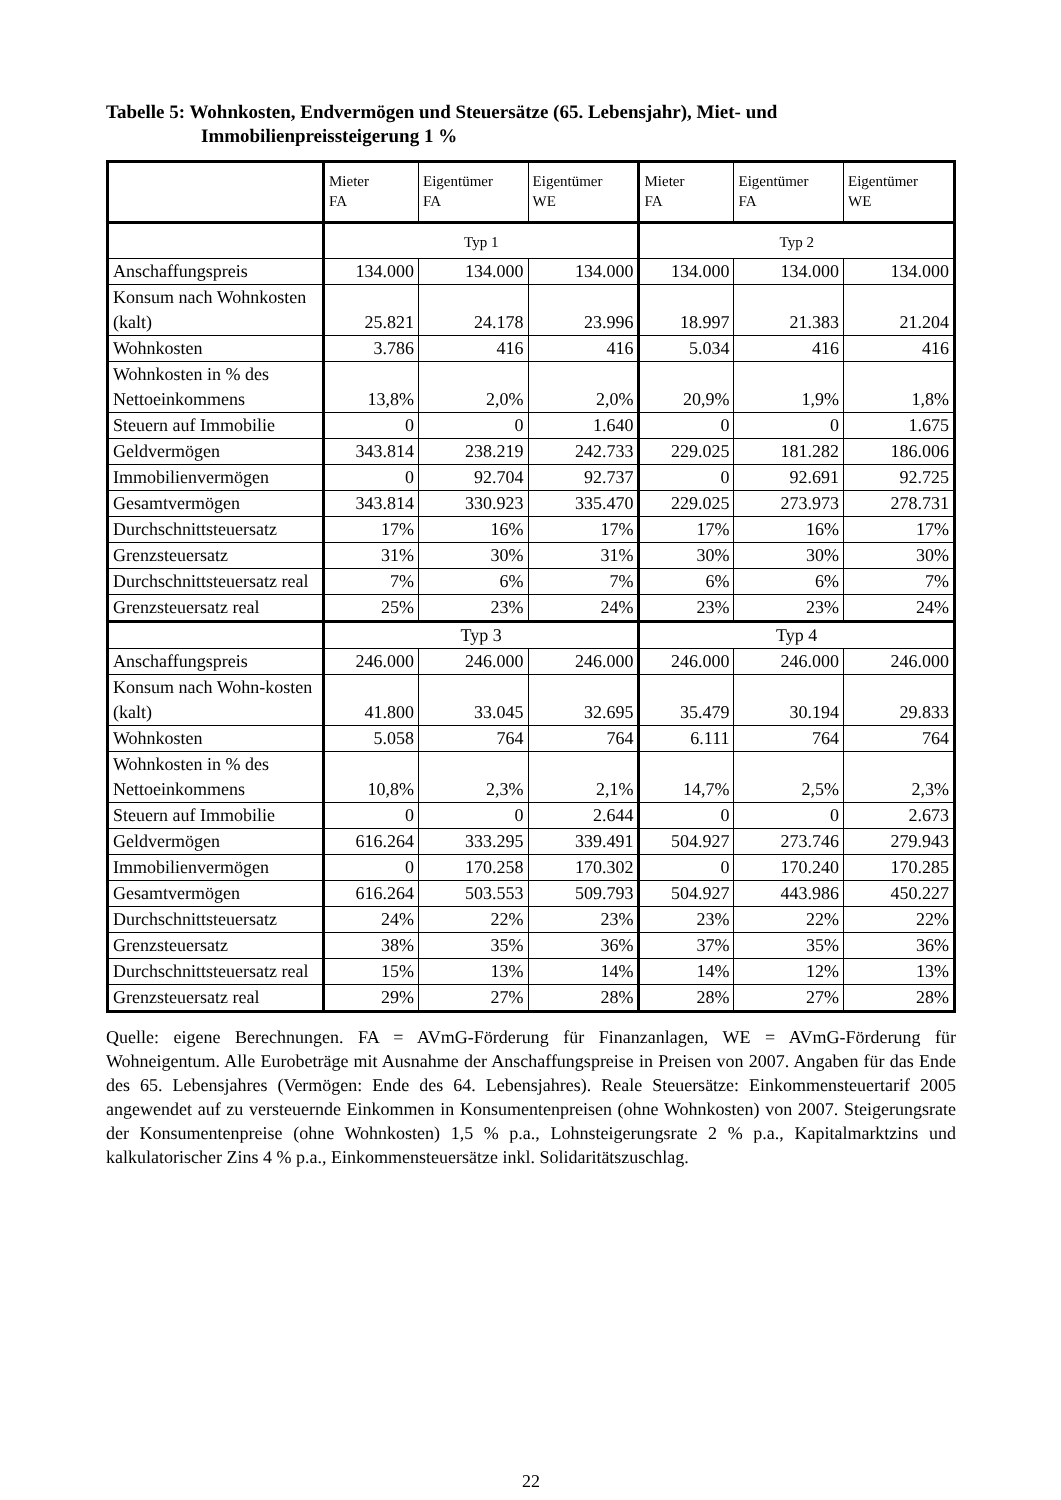Tabelle 5: Wohnkosten, Endvermögen und Steuersätze (65. Lebensjahr), Miet- und Immobilienpreissteigerung 1 %
| | Mieter FA | Eigentümer FA | Eigentümer WE | Mieter FA | Eigentümer FA | Eigentümer WE |
| --- | --- | --- | --- | --- | --- | --- |
| | Typ 1 | | | Typ 2 | | |
| Anschaffungspreis | 134.000 | 134.000 | 134.000 | 134.000 | 134.000 | 134.000 |
| Konsum nach Wohnkosten (kalt) | 25.821 | 24.178 | 23.996 | 18.997 | 21.383 | 21.204 |
| Wohnkosten | 3.786 | 416 | 416 | 5.034 | 416 | 416 |
| Wohnkosten in % des Nettoeinkommens | 13,8% | 2,0% | 2,0% | 20,9% | 1,9% | 1,8% |
| Steuern auf Immobilie | 0 | 0 | 1.640 | 0 | 0 | 1.675 |
| Geldvermögen | 343.814 | 238.219 | 242.733 | 229.025 | 181.282 | 186.006 |
| Immobilienvermögen | 0 | 92.704 | 92.737 | 0 | 92.691 | 92.725 |
| Gesamtvermögen | 343.814 | 330.923 | 335.470 | 229.025 | 273.973 | 278.731 |
| Durchschnittsteuersatz | 17% | 16% | 17% | 17% | 16% | 17% |
| Grenzsteuersatz | 31% | 30% | 31% | 30% | 30% | 30% |
| Durchschnittsteuersatz real | 7% | 6% | 7% | 6% | 6% | 7% |
| Grenzsteuersatz real | 25% | 23% | 24% | 23% | 23% | 24% |
| | Typ 3 | | | Typ 4 | | |
| Anschaffungspreis | 246.000 | 246.000 | 246.000 | 246.000 | 246.000 | 246.000 |
| Konsum nach Wohn-kosten (kalt) | 41.800 | 33.045 | 32.695 | 35.479 | 30.194 | 29.833 |
| Wohnkosten | 5.058 | 764 | 764 | 6.111 | 764 | 764 |
| Wohnkosten in % des Nettoeinkommens | 10,8% | 2,3% | 2,1% | 14,7% | 2,5% | 2,3% |
| Steuern auf Immobilie | 0 | 0 | 2.644 | 0 | 0 | 2.673 |
| Geldvermögen | 616.264 | 333.295 | 339.491 | 504.927 | 273.746 | 279.943 |
| Immobilienvermögen | 0 | 170.258 | 170.302 | 0 | 170.240 | 170.285 |
| Gesamtvermögen | 616.264 | 503.553 | 509.793 | 504.927 | 443.986 | 450.227 |
| Durchschnittsteuersatz | 24% | 22% | 23% | 23% | 22% | 22% |
| Grenzsteuersatz | 38% | 35% | 36% | 37% | 35% | 36% |
| Durchschnittsteuersatz real | 15% | 13% | 14% | 14% | 12% | 13% |
| Grenzsteuersatz real | 29% | 27% | 28% | 28% | 27% | 28% |
Quelle: eigene Berechnungen. FA = AVmG-Förderung für Finanzanlagen, WE = AVmG-Förderung für Wohneigentum. Alle Eurobeträge mit Ausnahme der Anschaffungspreise in Preisen von 2007. Angaben für das Ende des 65. Lebensjahres (Vermögen: Ende des 64. Lebensjahres). Reale Steuersätze: Einkommensteuertarif 2005 angewendet auf zu versteuernde Einkommen in Konsumentenpreisen (ohne Wohnkosten) von 2007. Steigerungsrate der Konsumentenpreise (ohne Wohnkosten) 1,5 % p.a., Lohnsteigerungsrate 2 % p.a., Kapitalmarktzins und kalkulatorischer Zins 4 % p.a., Einkommensteuersätze inkl. Solidaritätszuschlag.
22